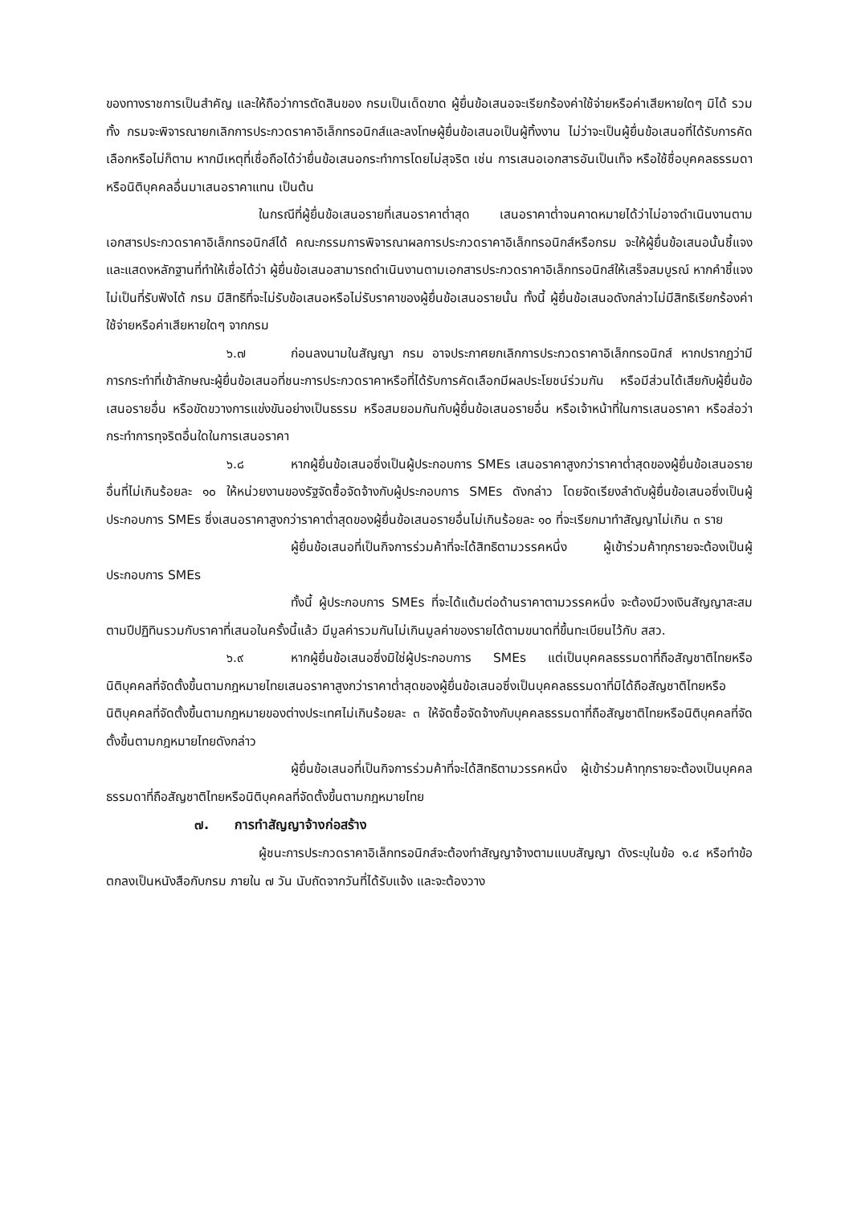ของทางราชการเป็นสำคัญ และให้ถือว่าการตัดสินของ กรมเป็นเด็ดขาด ผู้ยื่นข้อเสนอจะเรียกร้องค่าใช้จ่ายหรือค่าเสียหายใดๆ มิได้ รวมทั้ง กรมจะพิจารณายกเลิกการประกวดราคาอิเล็กทรอนิกส์และลงโทษผู้ยื่นข้อเสนอเป็นผู้ทิ้งงาน ไม่ว่าจะเป็นผู้ยื่นข้อเสนอที่ได้รับการคัดเลือกหรือไม่ก็ตาม หากมีเหตุที่เชื่อถือได้ว่ายื่นข้อเสนอกระทำการโดยไม่สุจริต เช่น การเสนอเอกสารอันเป็นเท็จ หรือใช้ชื่อบุคคลธรรมดา หรือนิติบุคคลอื่นมาเสนอราคาแทน เป็นต้น
ในกรณีที่ผู้ยื่นข้อเสนอรายที่เสนอราคาต่ำสุด เสนอราคาต่ำจนคาดหมายได้ว่าไม่อาจดำเนินงานตามเอกสารประกวดราคาอิเล็กทรอนิกส์ได้ คณะกรรมการพิจารณาผลการประกวดราคาอิเล็กทรอนิกส์หรือกรม จะให้ผู้ยื่นข้อเสนอนั้นชี้แจงและแสดงหลักฐานที่ทำให้เชื่อได้ว่า ผู้ยื่นข้อเสนอสามารถดำเนินงานตามเอกสารประกวดราคาอิเล็กทรอนิกส์ให้เสร็จสมบูรณ์ หากคำชี้แจงไม่เป็นที่รับฟังได้ กรม มีสิทธิที่จะไม่รับข้อเสนอหรือไม่รับราคาของผู้ยื่นข้อเสนอรายนั้น ทั้งนี้ ผู้ยื่นข้อเสนอดังกล่าวไม่มีสิทธิเรียกร้องค่าใช้จ่ายหรือค่าเสียหายใดๆ จากกรม
๖.๗ ก่อนลงนามในสัญญา กรม อาจประกาศยกเลิกการประกวดราคาอิเล็กทรอนิกส์ หากปรากฏว่ามีการกระทำที่เข้าลักษณะผู้ยื่นข้อเสนอที่ชนะการประกวดราคาหรือที่ได้รับการคัดเลือกมีผลประโยชน์ร่วมกัน หรือมีส่วนได้เสียกับผู้ยื่นข้อเสนอรายอื่น หรือขัดขวางการแข่งขันอย่างเป็นธรรม หรือสมยอมกันกับผู้ยื่นข้อเสนอรายอื่น หรือเจ้าหน้าที่ในการเสนอราคา หรือส่อว่ากระทำการทุจริตอื่นใดในการเสนอราคา
๖.๘ หากผู้ยื่นข้อเสนอซึ่งเป็นผู้ประกอบการ SMEs เสนอราคาสูงกว่าราคาต่ำสุดของผู้ยื่นข้อเสนอรายอื่นที่ไม่เกินร้อยละ ๑๐ ให้หน่วยงานของรัฐจัดซื้อจัดจ้างกับผู้ประกอบการ SMEs ดังกล่าว โดยจัดเรียงลำดับผู้ยื่นข้อเสนอซึ่งเป็นผู้ประกอบการ SMEs ซึ่งเสนอราคาสูงกว่าราคาต่ำสุดของผู้ยื่นข้อเสนอรายอื่นไม่เกินร้อยละ ๑๐ ที่จะเรียกมาทำสัญญาไม่เกิน ๓ ราย
ผู้ยื่นข้อเสนอที่เป็นกิจการร่วมค้าที่จะได้สิทธิตามวรรคหนึ่ง ผู้เข้าร่วมค้าทุกรายจะต้องเป็นผู้ประกอบการ SMEs
ทั้งนี้ ผู้ประกอบการ SMEs ที่จะได้แต้มต่อด้านราคาตามวรรคหนึ่ง จะต้องมีวงเงินสัญญาสะสมตามปีปฏิทินรวมกับราคาที่เสนอในครั้งนี้แล้ว มีมูลค่ารวมกันไม่เกินมูลค่าของรายได้ตามขนาดที่ขึ้นทะเบียนไว้กับ สสว.
๖.๙ หากผู้ยื่นข้อเสนอซึ่งมิใช่ผู้ประกอบการ SMEs แต่เป็นบุคคลธรรมดาที่ถือสัญชาติไทยหรือนิติบุคคลที่จัดตั้งขึ้นตามกฎหมายไทยเสนอราคาสูงกว่าราคาต่ำสุดของผู้ยื่นข้อเสนอซึ่งเป็นบุคคลธรรมดาที่มิได้ถือสัญชาติไทยหรือนิติบุคคลที่จัดตั้งขึ้นตามกฎหมายของต่างประเทศไม่เกินร้อยละ ๓ ให้จัดซื้อจัดจ้างกับบุคคลธรรมดาที่ถือสัญชาติไทยหรือนิติบุคคลที่จัดตั้งขึ้นตามกฎหมายไทยดังกล่าว
ผู้ยื่นข้อเสนอที่เป็นกิจการร่วมค้าที่จะได้สิทธิตามวรรคหนึ่ง ผู้เข้าร่วมค้าทุกรายจะต้องเป็นบุคคลธรรมดาที่ถือสัญชาติไทยหรือนิติบุคคลที่จัดตั้งขึ้นตามกฎหมายไทย
๗. การทำสัญญาจ้างก่อสร้าง
ผู้ชนะการประกวดราคาอิเล็กทรอนิกส์จะต้องทำสัญญาจ้างตามแบบสัญญา ดังระบุในข้อ ๑.๔ หรือทำข้อตกลงเป็นหนังสือกับกรม ภายใน ๗ วัน นับถัดจากวันที่ได้รับแจ้ง และจะต้องวาง